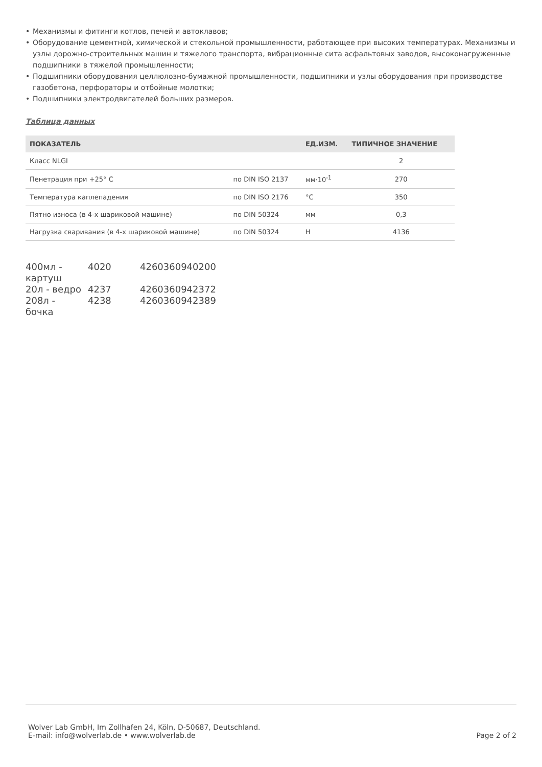• Механизмы и фитинги котлов, печей и автоклавов;
• Оборудование цементной, химической и стекольной промышленности, работающее при высоких температурах. Механизмы и узлы дорожно-строительных машин и тяжелого транспорта, вибрационные сита асфальтовых заводов, высоконагруженные подшипники в тяжелой промышленности;
• Подшипники оборудования целлюлозно-бумажной промышленности, подшипники и узлы оборудования при производстве газобетона, перфораторы и отбойные молотки;
• Подшипники электродвигателей больших размеров.
Таблица данных
| ПОКАЗАТЕЛЬ | | ЕД.ИЗМ. | ТИПИЧНОЕ ЗНАЧЕНИЕ |
| --- | --- | --- | --- |
| Класс NLGI | | | 2 |
| Пенетрация при +25° C | по DIN ISO 2137 | мм·10<sup>-1</sup> | 270 |
| Температура каплепадения | по DIN ISO 2176 | °C | 350 |
| Пятно износа (в 4-х шариковой машине) | по DIN 50324 | мм | 0,3 |
| Нагрузка сваривания (в 4-х шариковой машине) | по DIN 50324 | Н | 4136 |
| 400мл - картуш | 4020 | 4260360940200 |
| 20л - ведро | 4237 | 4260360942372 |
| 208л - бочка | 4238 | 4260360942389 |
Wolver Lab GmbH, Im Zollhafen 24, Köln, D-50687, Deutschland.
E-mail: info@wolverlab.de • www.wolverlab.de
Page 2 of 2